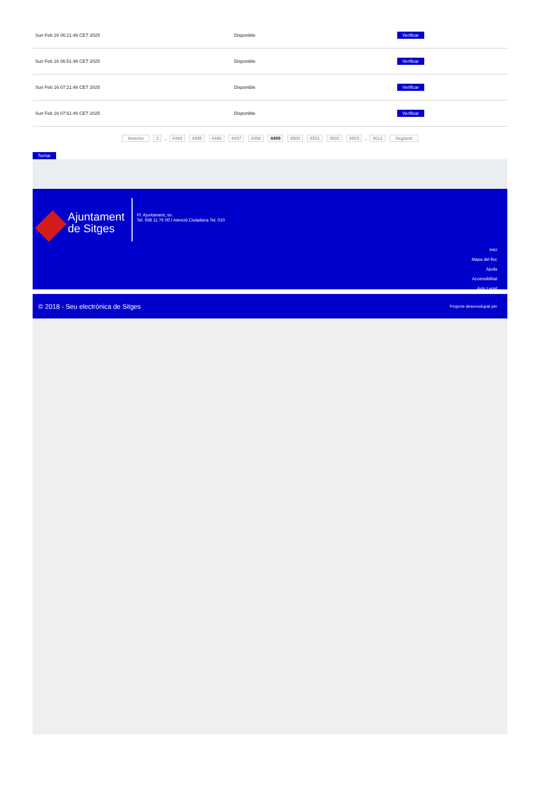| Sun Feb 16 06:21:46 CET 2025 | Disponible | Verificar |
| Sun Feb 16 06:51:46 CET 2025 | Disponible | Verificar |
| Sun Feb 16 07:21:46 CET 2025 | Disponible | Verificar |
| Sun Feb 16 07:51:46 CET 2025 | Disponible | Verificar |
Anterior 1 .. 4494 4495 4496 4497 4498 4499 4500 4501 4502 4503 .. 4612 Següent
Tornar
Ajuntament
de Sitges
Pl. Ajuntament, sn.
Tel. 938 11 76 00 / Atenció Ciutadana Tel. 010
Inici
Mapa del lloc
Ajuda
Accessibilitat
Avís Legal
© 2018 - Seu electrònica de Sitges Projecte desenvolupat per